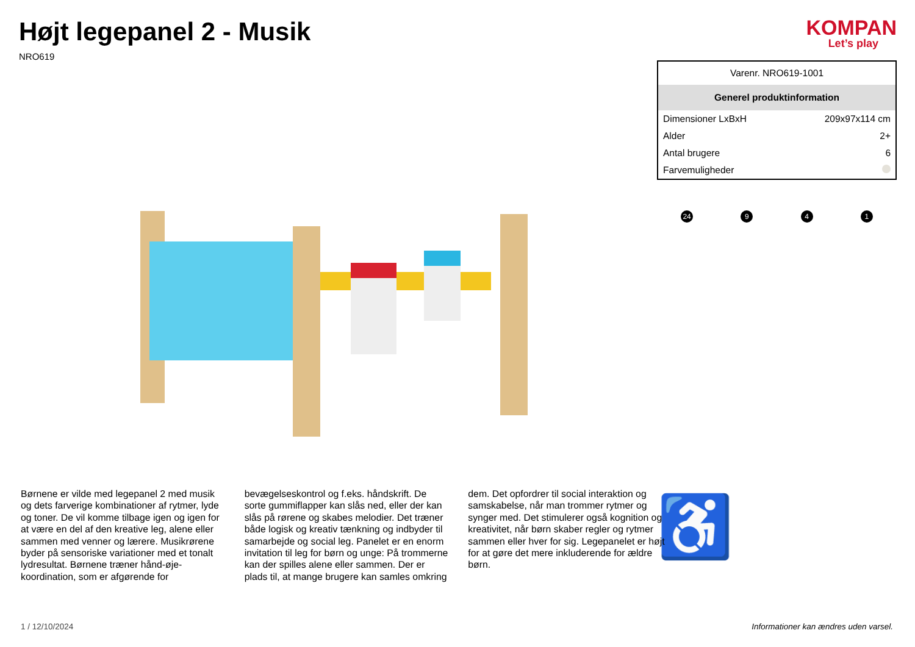Højt legepanel 2 - Musik
NRO619
KOMPAN
Let’s play
| Varenr. NRO619-1001 | |
| Generel produktinformation | |
| Dimensioner LxBxH | 209x97x114 cm |
| Alder | 2+ |
| Antal brugere | 6 |
| Farvemuligheder | |
24 9 4 1
♿
Børnene er vilde med legepanel 2 med musik og dets farverige kombinationer af rytmer, lyde og toner. De vil komme tilbage igen og igen for at være en del af den kreative leg, alene eller sammen med venner og lærere. Musikrørene byder på sensoriske variationer med et tonalt lydresultat. Børnene træner hånd-øje-koordination, som er afgørende for bevægelseskontrol og f.eks. håndskrift. De sorte gummiflapper kan slås ned, eller der kan slås på rørene og skabes melodier. Det træner både logisk og kreativ tænkning og indbyder til samarbejde og social leg. Panelet er en enorm invitation til leg for børn og unge: På trommerne kan der spilles alene eller sammen. Der er plads til, at mange brugere kan samles omkring dem. Det opfordrer til social interaktion og samskabelse, når man trommer rytmer og synger med. Det stimulerer også kognition og kreativitet, når børn skaber regler og rytmer sammen eller hver for sig. Legepanelet er højt for at gøre det mere inkluderende for ældre børn.
1 / 12/10/2024 Informationer kan ændres uden varsel.